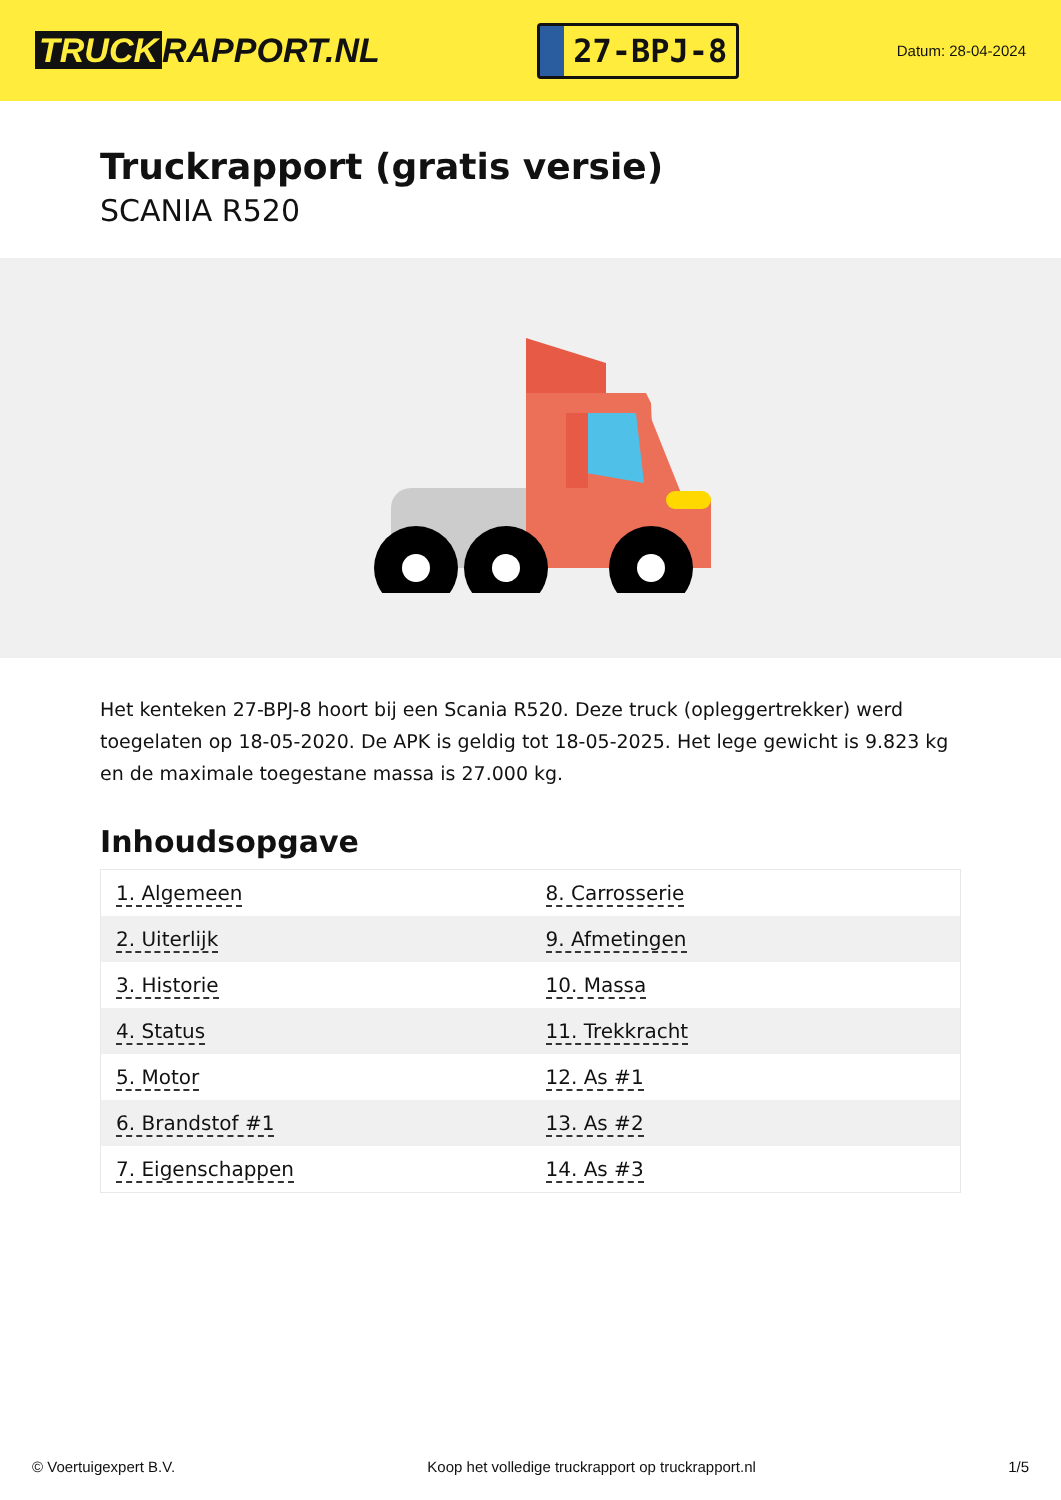TRUCK RAPPORT.NL
27-BPJ-8
Datum: 28-04-2024
Truckrapport (gratis versie)
SCANIA R520
Het kenteken 27-BPJ-8 hoort bij een Scania R520. Deze truck (opleggertrekker) werd toegelaten op 18-05-2020. De APK is geldig tot 18-05-2025. Het lege gewicht is 9.823 kg en de maximale toegestane massa is 27.000 kg.
Inhoudsopgave
| 1. Algemeen | 8. Carrosserie |
| 2. Uiterlijk | 9. Afmetingen |
| 3. Historie | 10. Massa |
| 4. Status | 11. Trekkracht |
| 5. Motor | 12. As #1 |
| 6. Brandstof #1 | 13. As #2 |
| 7. Eigenschappen | 14. As #3 |
© Voertuigexpert B.V. Koop het volledige truckrapport op truckrapport.nl 1/5